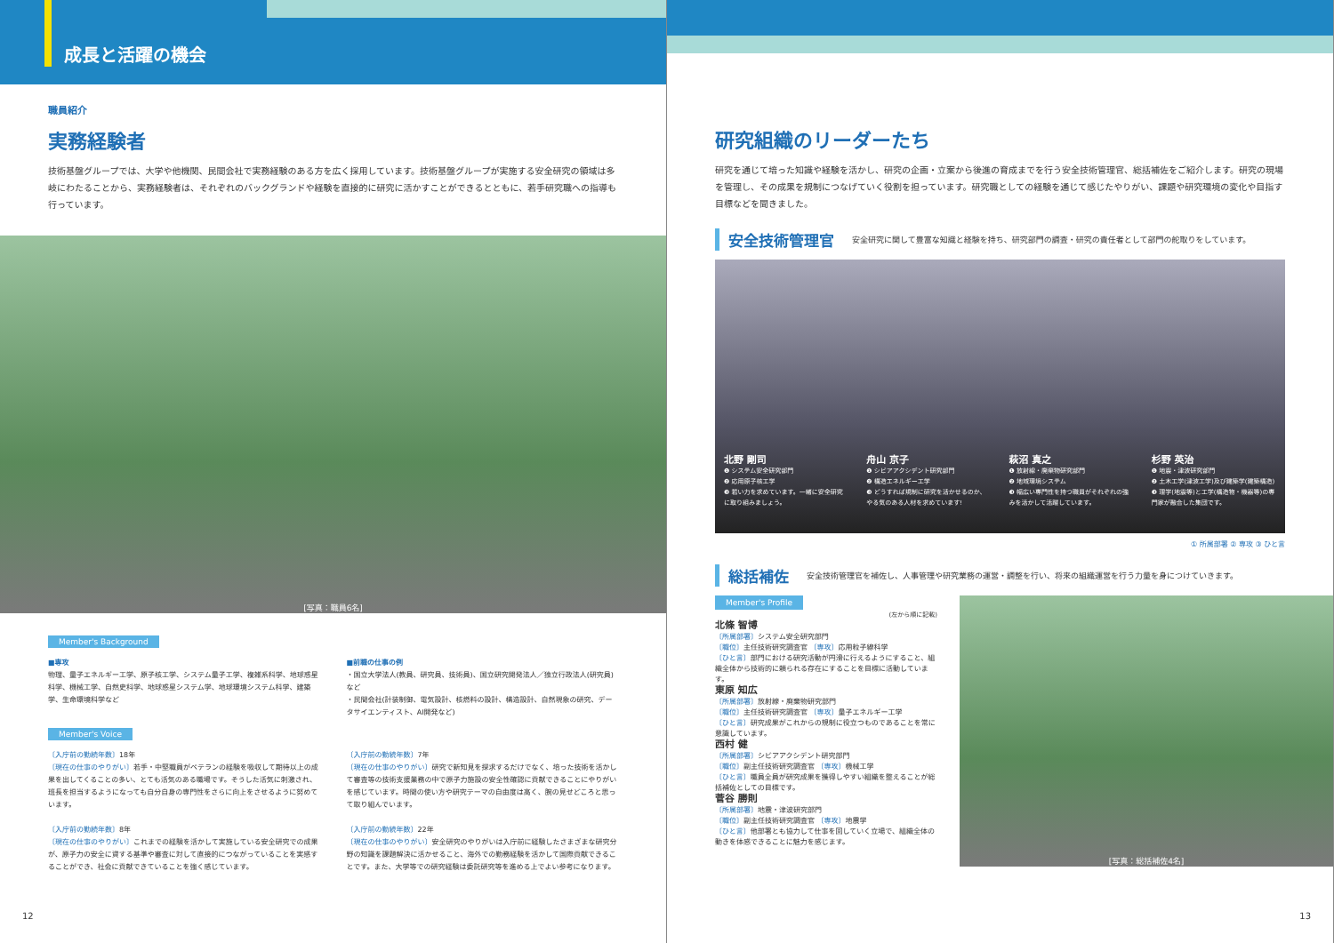成長と活躍の機会
職員紹介
実務経験者
技術基盤グループでは、大学や他機関、民間会社で実務経験のある方を広く採用しています。技術基盤グループが実施する安全研究の領域は多岐にわたることから、実務経験者は、それぞれのバックグランドや経験を直接的に研究に活かすことができるとともに、若手研究職への指導も行っています。
[写真：職員6名]
Member's Background
■専攻
物理、量子エネルギー工学、原子核工学、システム量子工学、複雑系科学、地球惑星科学、機械工学、自然史科学、地球惑星システム学、地球環境システム科学、建築学、生命環境科学など
■前職の仕事の例
・国立大学法人(教員、研究員、技術員)、国立研究開発法人／独立行政法人(研究員)など
・民間会社(計装制御、電気設計、核燃料の設計、構造設計、自然現象の研究、データサイエンティスト、AI開発など)
Member's Voice
〔入庁前の勤続年数〕18年
〔現在の仕事のやりがい〕若手・中堅職員がベテランの経験を吸収して期待以上の成果を出してくることの多い、とても活気のある職場です。そうした活気に刺激され、班長を担当するようになっても自分自身の専門性をさらに向上をさせるように努めています。
〔入庁前の勤続年数〕8年
〔現在の仕事のやりがい〕これまでの経験を活かして実施している安全研究での成果が、原子力の安全に資する基準や審査に対して直接的につながっていることを実感することができ、社会に貢献できていることを強く感じています。
〔入庁前の勤続年数〕7年
〔現在の仕事のやりがい〕研究で新知見を探求するだけでなく、培った技術を活かして審査等の技術支援業務の中で原子力施設の安全性確認に貢献できることにやりがいを感じています。時間の使い方や研究テーマの自由度は高く、腕の見せどころと思って取り組んでいます。
〔入庁前の勤続年数〕22年
〔現在の仕事のやりがい〕安全研究のやりがいは入庁前に経験したさまざまな研究分野の知識を課題解決に活かせること、海外での勤務経験を活かして国際貢献できることです。また、大学等での研究経験は委託研究等を進める上でよい参考になります。
12
研究組織のリーダーたち
研究を通じて培った知識や経験を活かし、研究の企画・立案から後進の育成までを行う安全技術管理官、総括補佐をご紹介します。研究の現場を管理し、その成果を規制につなげていく役割を担っています。研究職としての経験を通じて感じたやりがい、課題や研究環境の変化や目指す目標などを聞きました。
安全技術管理官 安全研究に関して豊富な知識と経験を持ち、研究部門の調査・研究の責任者として部門の舵取りをしています。
北野 剛司
❶ システム安全研究部門
❷ 応用原子核工学
❸ 若い力を求めています。一緒に安全研究に取り組みましょう。
舟山 京子
❶ シビアアクシデント研究部門
❷ 構造エネルギー工学
❸ どうすれば規制に研究を活かせるのか、やる気のある人材を求めています!
萩沼 真之
❶ 放射線・廃棄物研究部門
❷ 地域環境システム
❸ 幅広い専門性を持つ職員がそれぞれの強みを活かして活躍しています。
杉野 英治
❶ 地震・津波研究部門
❷ 土木工学(津波工学)及び建築学(建築構造)
❸ 理学(地震等)と工学(構造物・機器等)の専門家が融合した集団です。
① 所属部署 ② 専攻 ③ ひと言
総括補佐 安全技術管理官を補佐し、人事管理や研究業務の運営・調整を行い、将来の組織運営を行う力量を身につけていきます。
Member's Profile
(左から順に記載)
北條 智博
〔所属部署〕システム安全研究部門
〔職位〕主任技術研究調査官 〔専攻〕応用粒子線科学
〔ひと言〕部門における研究活動が円滑に行えるようにすること、組織全体から技術的に頼られる存在にすることを目標に活動しています。
東原 知広
〔所属部署〕放射線・廃棄物研究部門
〔職位〕主任技術研究調査官 〔専攻〕量子エネルギー工学
〔ひと言〕研究成果がこれからの規制に役立つものであることを常に意識しています。
西村 健
〔所属部署〕シビアアクシデント研究部門
〔職位〕副主任技術研究調査官 〔専攻〕機械工学
〔ひと言〕職員全員が研究成果を獲得しやすい組織を整えることが総括補佐としての目標です。
菅谷 勝則
〔所属部署〕地震・津波研究部門
〔職位〕副主任技術研究調査官 〔専攻〕地震学
〔ひと言〕他部署とも協力して仕事を回していく立場で、組織全体の動きを体感できることに魅力を感じます。
[写真：総括補佐4名]
13